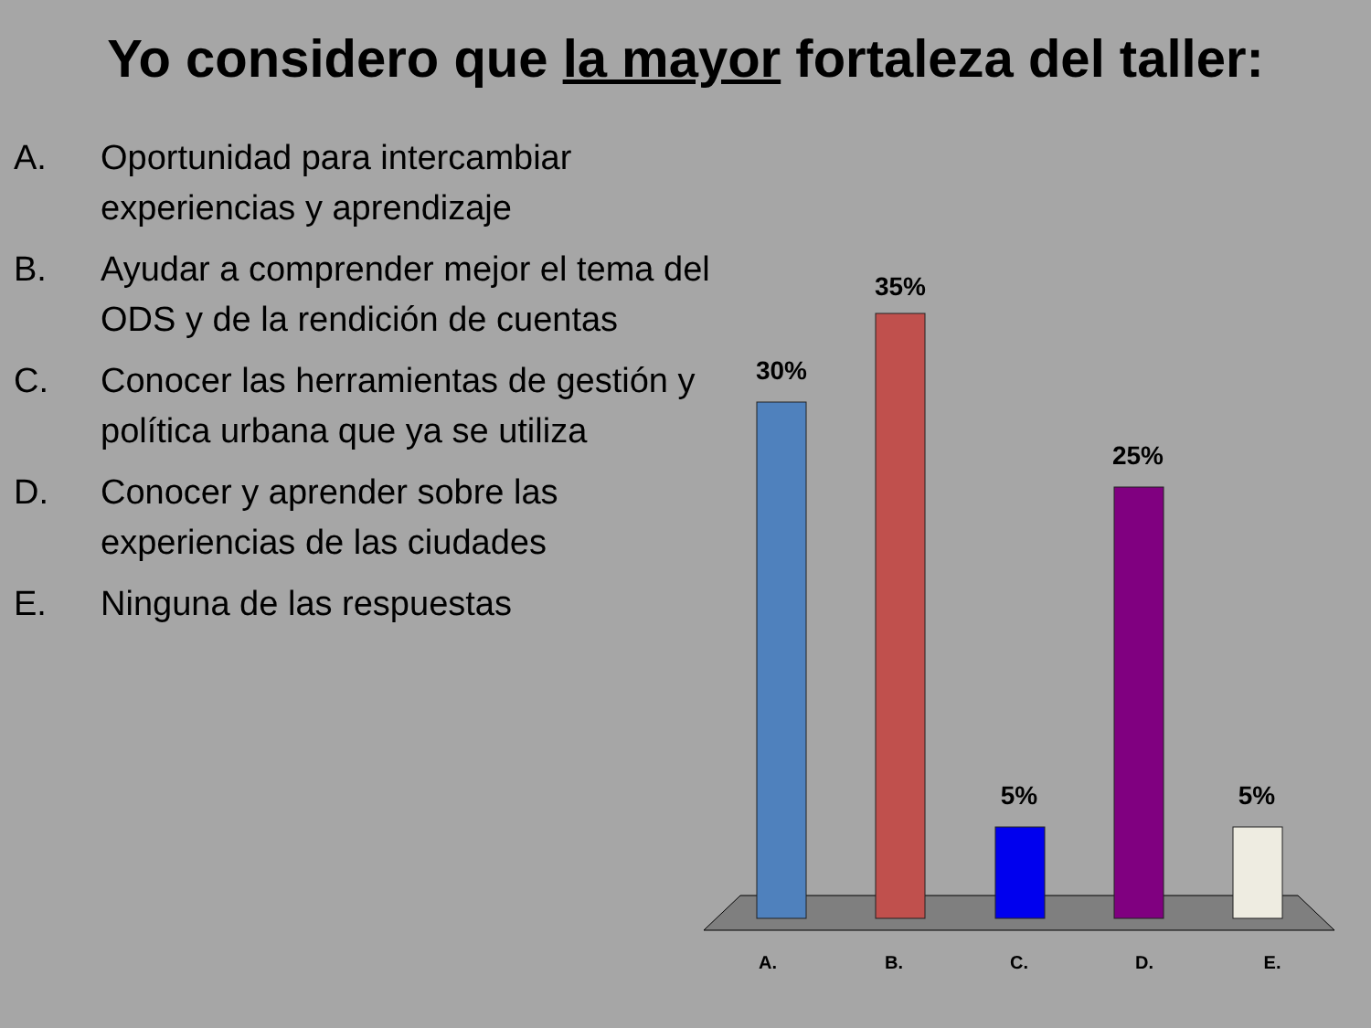Yo considero que la mayor fortaleza del taller:
A. Oportunidad para intercambiar experiencias y aprendizaje
B. Ayudar a comprender mejor el tema del ODS y de la rendición de cuentas
C. Conocer las herramientas de gestión y política urbana que ya se utiliza
D. Conocer y aprender sobre las experiencias de las ciudades
E. Ninguna de las respuestas
30%
35%
5%
25%
5%
A.
B.
C.
D.
E.